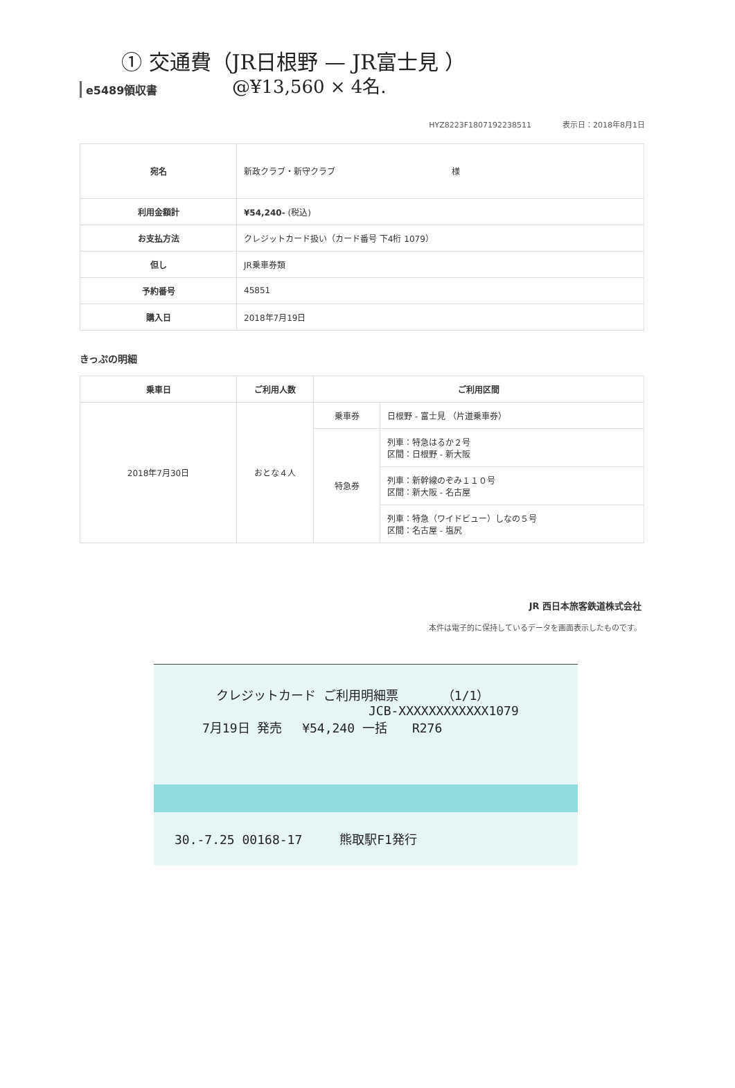① 交通費（JR日根野 — JR富士見 ）
@¥13,560 × 4名.
e5489領収書
HYZ8223F1807192238511 表示日：2018年8月1日
| 宛名 | 新政クラブ・新守クラブ 様 |
| 利用金額計 | ¥54,240- (税込) |
| お支払方法 | クレジットカード扱い（カード番号 下4桁 1079） |
| 但し | JR乗車券類 |
| 予約番号 | 45851 |
| 購入日 | 2018年7月19日 |
きっぷの明細
| 乗車日 | ご利用人数 | ご利用区間 | |
| --- | --- | --- | --- |
| 2018年7月30日 | おとな４人 | 乗車券 | 日根野 - 富士見 （片道乗車券） |
| | | 特急券 | 列車：特急はるか２号 区間：日根野 - 新大阪 |
| | | | 列車：新幹線のぞみ１１０号 区間：新大阪 - 名古屋 |
| | | | 列車：特急（ワイドビュー）しなの５号 区間：名古屋 - 塩尻 |
JR 西日本旅客鉄道株式会社
本件は電子的に保持しているデータを画面表示したものです。
クレジットカード ご利用明細票　　　　（1/1）
JCB-XXXXXXXXXXXX1079
7月19日 発売　 ¥54,240 一括　　R276
30.-7.25 00168-17　　　熊取駅F1発行